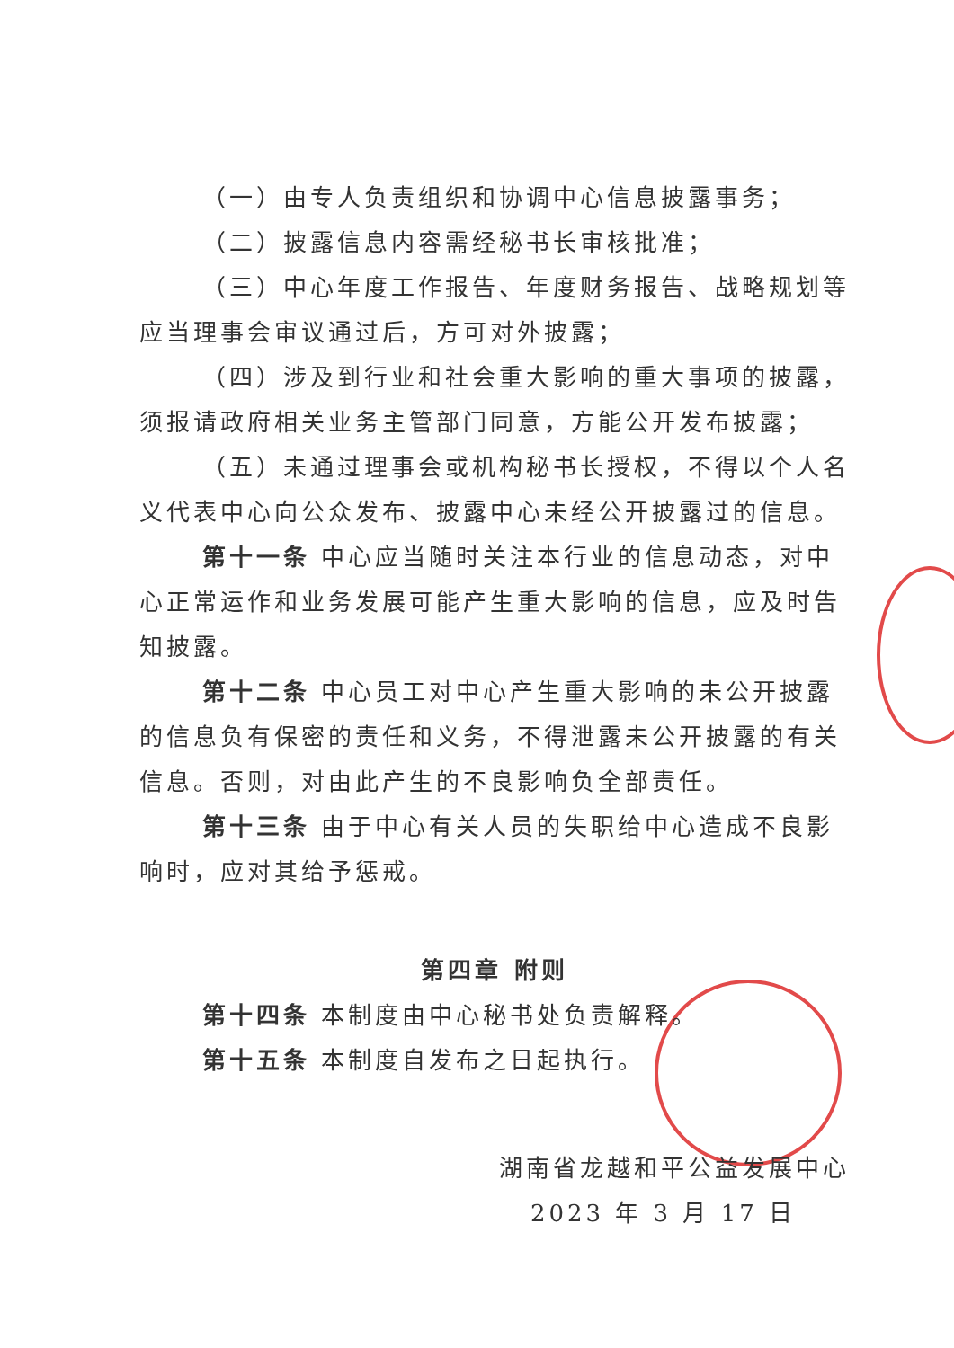（一）由专人负责组织和协调中心信息披露事务；
（二）披露信息内容需经秘书长审核批准；
（三）中心年度工作报告、年度财务报告、战略规划等应当理事会审议通过后，方可对外披露；
（四）涉及到行业和社会重大影响的重大事项的披露，须报请政府相关业务主管部门同意，方能公开发布披露；
（五）未通过理事会或机构秘书长授权，不得以个人名义代表中心向公众发布、披露中心未经公开披露过的信息。
第十一条 中心应当随时关注本行业的信息动态，对中心正常运作和业务发展可能产生重大影响的信息，应及时告知披露。
第十二条 中心员工对中心产生重大影响的未公开披露的信息负有保密的责任和义务，不得泄露未公开披露的有关信息。否则，对由此产生的不良影响负全部责任。
第十三条 由于中心有关人员的失职给中心造成不良影响时，应对其给予惩戒。
第四章 附则
第十四条 本制度由中心秘书处负责解释。
第十五条 本制度自发布之日起执行。
湖南省龙越和平公益发展中心
2023 年 3 月 17 日